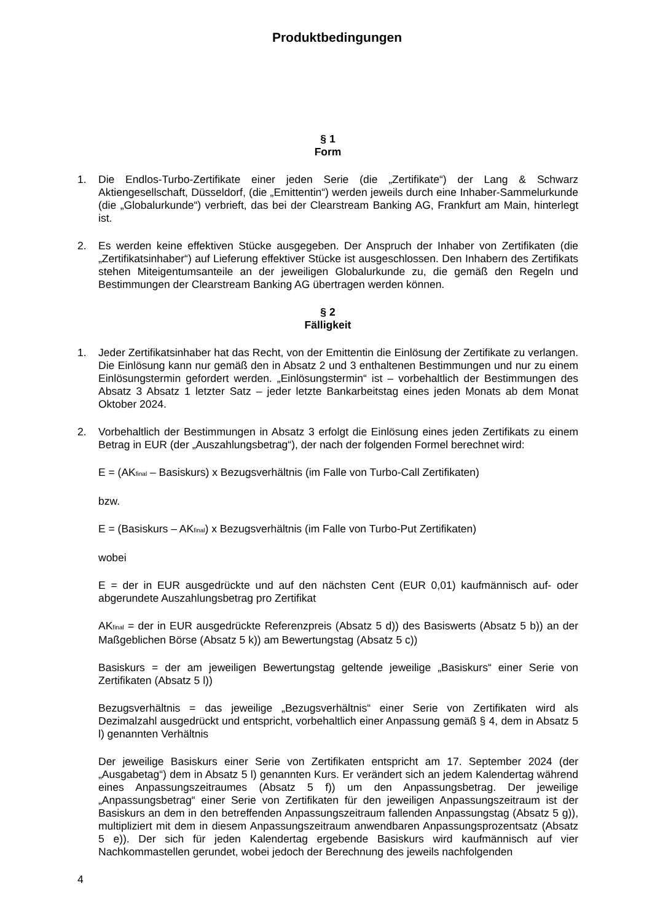Produktbedingungen
§ 1
Form
1. Die Endlos-Turbo-Zertifikate einer jeden Serie (die „Zertifikate“) der Lang & Schwarz Aktiengesellschaft, Düsseldorf, (die „Emittentin“) werden jeweils durch eine Inhaber-Sammelurkunde (die „Globalurkunde“) verbrieft, das bei der Clearstream Banking AG, Frankfurt am Main, hinterlegt ist.
2. Es werden keine effektiven Stücke ausgegeben. Der Anspruch der Inhaber von Zertifikaten (die „Zertifikatsinhaber“) auf Lieferung effektiver Stücke ist ausgeschlossen. Den Inhabern des Zertifikats stehen Miteigentumsanteile an der jeweiligen Globalurkunde zu, die gemäß den Regeln und Bestimmungen der Clearstream Banking AG übertragen werden können.
§ 2
Fälligkeit
1. Jeder Zertifikatsinhaber hat das Recht, von der Emittentin die Einlösung der Zertifikate zu verlangen. Die Einlösung kann nur gemäß den in Absatz 2 und 3 enthaltenen Bestimmungen und nur zu einem Einlösungstermin gefordert werden. „Einlösungstermin“ ist – vorbehaltlich der Bestimmungen des Absatz 3 Absatz 1 letzter Satz – jeder letzte Bankarbeitstag eines jeden Monats ab dem Monat Oktober 2024.
2. Vorbehaltlich der Bestimmungen in Absatz 3 erfolgt die Einlösung eines jeden Zertifikats zu einem Betrag in EUR (der „Auszahlungsbetrag“), der nach der folgenden Formel berechnet wird:
E = (AK<sub>final</sub> – Basiskurs) x Bezugsverhältnis (im Falle von Turbo-Call Zertifikaten)
bzw.
E = (Basiskurs – AK<sub>final</sub>) x Bezugsverhältnis (im Falle von Turbo-Put Zertifikaten)
wobei
E = der in EUR ausgedrückte und auf den nächsten Cent (EUR 0,01) kaufmännisch auf- oder abgerundete Auszahlungsbetrag pro Zertifikat
AK<sub>final</sub> = der in EUR ausgedrückte Referenzpreis (Absatz 5 d)) des Basiswerts (Absatz 5 b)) an der Maßgeblichen Börse (Absatz 5 k)) am Bewertungstag (Absatz 5 c))
Basiskurs = der am jeweiligen Bewertungstag geltende jeweilige „Basiskurs“ einer Serie von Zertifikaten (Absatz 5 l))
Bezugsverhältnis = das jeweilige „Bezugsverhältnis“ einer Serie von Zertifikaten wird als Dezimalzahl ausgedrückt und entspricht, vorbehaltlich einer Anpassung gemäß § 4, dem in Absatz 5 l) genannten Verhältnis
Der jeweilige Basiskurs einer Serie von Zertifikaten entspricht am 17. September 2024 (der „Ausgabetag“) dem in Absatz 5 l) genannten Kurs. Er verändert sich an jedem Kalendertag während eines Anpassungszeitraumes (Absatz 5 f)) um den Anpassungsbetrag. Der jeweilige „Anpassungsbetrag“ einer Serie von Zertifikaten für den jeweiligen Anpassungszeitraum ist der Basiskurs an dem in den betreffenden Anpassungszeitraum fallenden Anpassungstag (Absatz 5 g)), multipliziert mit dem in diesem Anpassungszeitraum anwendbaren Anpassungsprozentsatz (Absatz 5 e)). Der sich für jeden Kalendertag ergebende Basiskurs wird kaufmännisch auf vier Nachkommastellen gerundet, wobei jedoch der Berechnung des jeweils nachfolgenden
4